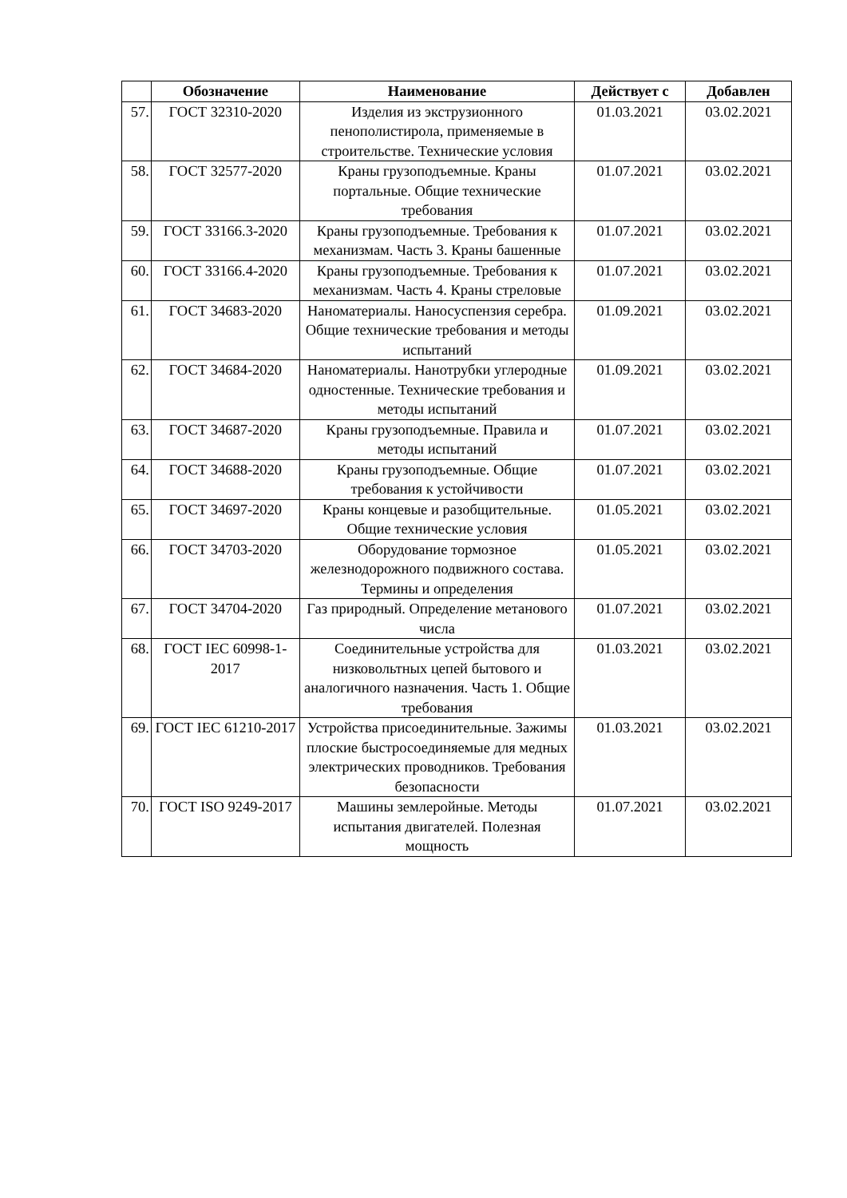| | Обозначение | Наименование | Действует с | Добавлен |
| --- | --- | --- | --- | --- |
| 57. | ГОСТ 32310-2020 | Изделия из экструзионного пенополистирола, применяемые в строительстве. Технические условия | 01.03.2021 | 03.02.2021 |
| 58. | ГОСТ 32577-2020 | Краны грузоподъемные. Краны портальные. Общие технические требования | 01.07.2021 | 03.02.2021 |
| 59. | ГОСТ 33166.3-2020 | Краны грузоподъемные. Требования к механизмам. Часть 3. Краны башенные | 01.07.2021 | 03.02.2021 |
| 60. | ГОСТ 33166.4-2020 | Краны грузоподъемные. Требования к механизмам. Часть 4. Краны стреловые | 01.07.2021 | 03.02.2021 |
| 61. | ГОСТ 34683-2020 | Наноматериалы. Наносуспензия серебра. Общие технические требования и методы испытаний | 01.09.2021 | 03.02.2021 |
| 62. | ГОСТ 34684-2020 | Наноматериалы. Нанотрубки углеродные одностенные. Технические требования и методы испытаний | 01.09.2021 | 03.02.2021 |
| 63. | ГОСТ 34687-2020 | Краны грузоподъемные. Правила и методы испытаний | 01.07.2021 | 03.02.2021 |
| 64. | ГОСТ 34688-2020 | Краны грузоподъемные. Общие требования к устойчивости | 01.07.2021 | 03.02.2021 |
| 65. | ГОСТ 34697-2020 | Краны концевые и разобщительные. Общие технические условия | 01.05.2021 | 03.02.2021 |
| 66. | ГОСТ 34703-2020 | Оборудование тормозное железнодорожного подвижного состава. Термины и определения | 01.05.2021 | 03.02.2021 |
| 67. | ГОСТ 34704-2020 | Газ природный. Определение метанового числа | 01.07.2021 | 03.02.2021 |
| 68. | ГОСТ IEC 60998-1-2017 | Соединительные устройства для низковольтных цепей бытового и аналогичного назначения. Часть 1. Общие требования | 01.03.2021 | 03.02.2021 |
| 69. | ГОСТ IEC 61210-2017 | Устройства присоединительные. Зажимы плоские быстросоединяемые для медных электрических проводников. Требования безопасности | 01.03.2021 | 03.02.2021 |
| 70. | ГОСТ ISO 9249-2017 | Машины землеройные. Методы испытания двигателей. Полезная мощность | 01.07.2021 | 03.02.2021 |